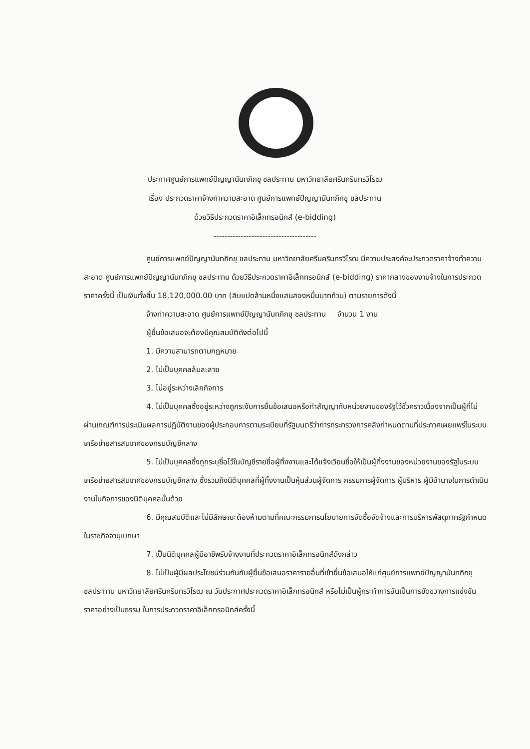ประกาศศูนย์การแพทย์ปัญญานันทภิกขุ ชลประทาน มหาวิทยาลัยศรีนครินทรวิโรฒ
เรื่อง ประกวดราคาจ้างทำความสะอาด ศูนย์การแพทย์ปัญญานันทภิกขุ ชลประทาน
ด้วยวิธีประกวดราคาอิเล็กทรอนิกส์ (e-bidding)
--------------------------------------
ศูนย์การแพทย์ปัญญานันทภิกขุ ชลประทาน มหาวิทยาลัยศรีนครินทรวิโรฒ มีความประสงค์จะประกวดราคาจ้างทำความสะอาด ศูนย์การแพทย์ปัญญานันทภิกขุ ชลประทาน ด้วยวิธีประกวดราคาอิเล็กทรอนิกส์ (e-bidding) ราคากลางของงานจ้างในการประกวดราคาครั้งนี้ เป็นเงินทั้งสิ้น 18,120,000.00 บาท (สิบแปดล้านหนึ่งแสนสองหมื่นบาทถ้วน) ตามรายการดังนี้
จ้างทำความสะอาด ศูนย์การแพทย์ปัญญานันทภิกขุ ชลประทาน จำนวน 1 งาน
ผู้ยื่นข้อเสนอจะต้องมีคุณสมบัติดังต่อไปนี้
1. มีความสามารถตามกฎหมาย
2. ไม่เป็นบุคคลล้มละลาย
3. ไม่อยู่ระหว่างเลิกกิจการ
4. ไม่เป็นบุคคลซึ่งอยู่ระหว่างถูกระงับการยื่นข้อเสนอหรือทำสัญญากับหน่วยงานของรัฐไว้ชั่วคราวเนื่องจากเป็นผู้ที่ไม่ผ่านเกณฑ์การประเมินผลการปฏิบัติงานของผู้ประกอบการตามระเบียบที่รัฐมนตรีว่าการกระทรวงการคลังกำหนดตามที่ประกาศเผยแพร่ในระบบเครือข่ายสารสนเทศของกรมบัญชีกลาง
5. ไม่เป็นบุคคลซึ่งถูกระบุชื่อไว้ในบัญชีรายชื่อผู้ทิ้งงานและได้แจ้งเวียนชื่อให้เป็นผู้ทิ้งงานของหน่วยงานของรัฐในระบบเครือข่ายสารสนเทศของกรมบัญชีกลาง ซึ่งรวมถึงนิติบุคคลที่ผู้ทิ้งงานเป็นหุ้นส่วนผู้จัดการ กรรมการผู้จัดการ ผู้บริหาร ผู้มีอำนาจในการดำเนินงานในกิจการของนิติบุคคลนั้นด้วย
6. มีคุณสมบัติและไม่มีลักษณะต้องห้ามตามที่คณะกรรมการนโยบายการจัดซื้อจัดจ้างและการบริหารพัสดุภาครัฐกำหนดในราชกิจจานุเบกษา
7. เป็นนิติบุคคลผู้มีอาชีพรับจ้างงานที่ประกวดราคาอิเล็กทรอนิกส์ดังกล่าว
8. ไม่เป็นผู้มีผลประโยชน์ร่วมกันกับผู้ยื่นข้อเสนอราคารายอื่นที่เข้ายื่นข้อเสนอให้แก่ศูนย์การแพทย์ปัญญานันทภิกขุ ชลประทาน มหาวิทยาลัยศรีนครินทรวิโรฒ ณ วันประกาศประกวดราคาอิเล็กทรอนิกส์ หรือไม่เป็นผู้กระทำการอันเป็นการขัดขวางการแข่งขันราคาอย่างเป็นธรรม ในการประกวดราคาอิเล็กทรอนิกส์ครั้งนี้